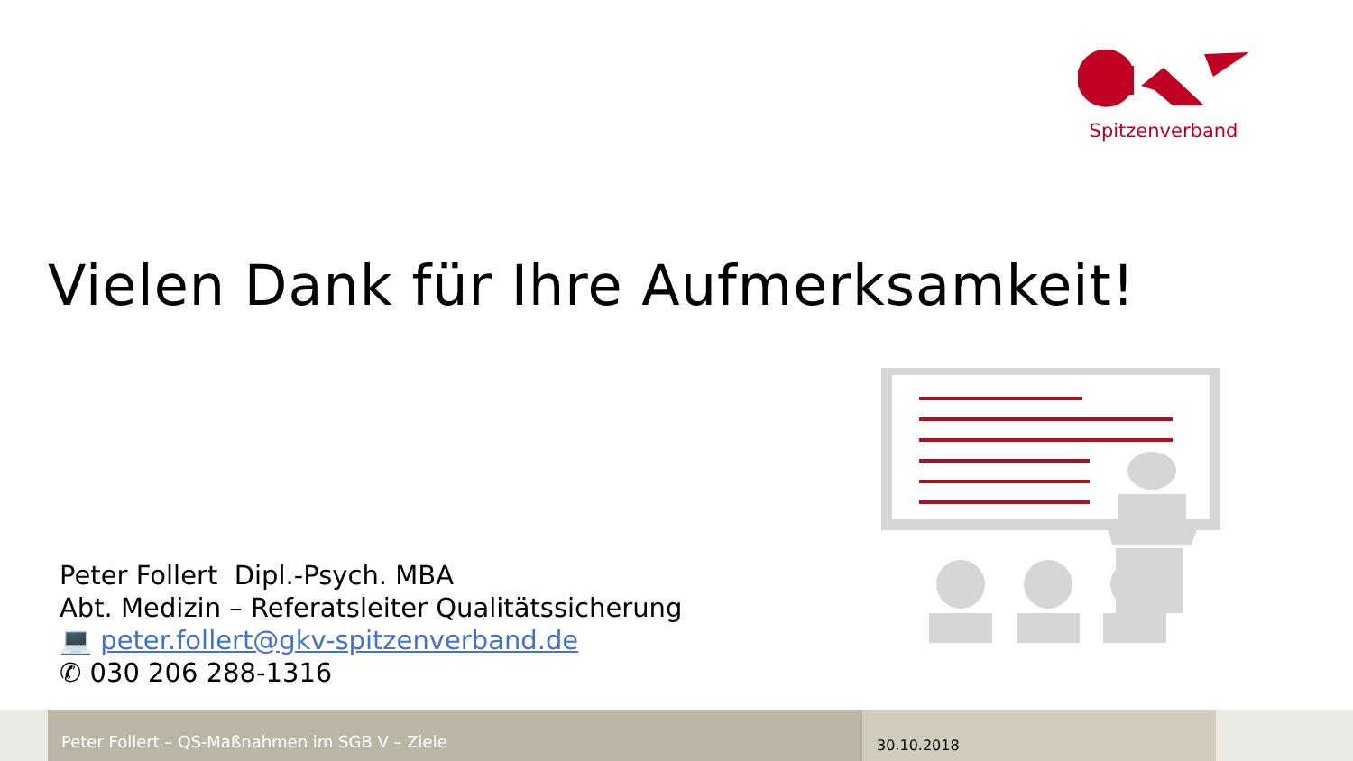Spitzenverband
Vielen Dank für Ihre Aufmerksamkeit!
Peter Follert Dipl.-Psych. MBA
Abt. Medizin – Referatsleiter Qualitätssicherung
💻 peter.follert@gkv-spitzenverband.de
✆ 030 206 288-1316
Peter Follert – QS-Maßnahmen im SGB V – Ziele
30.10.2018